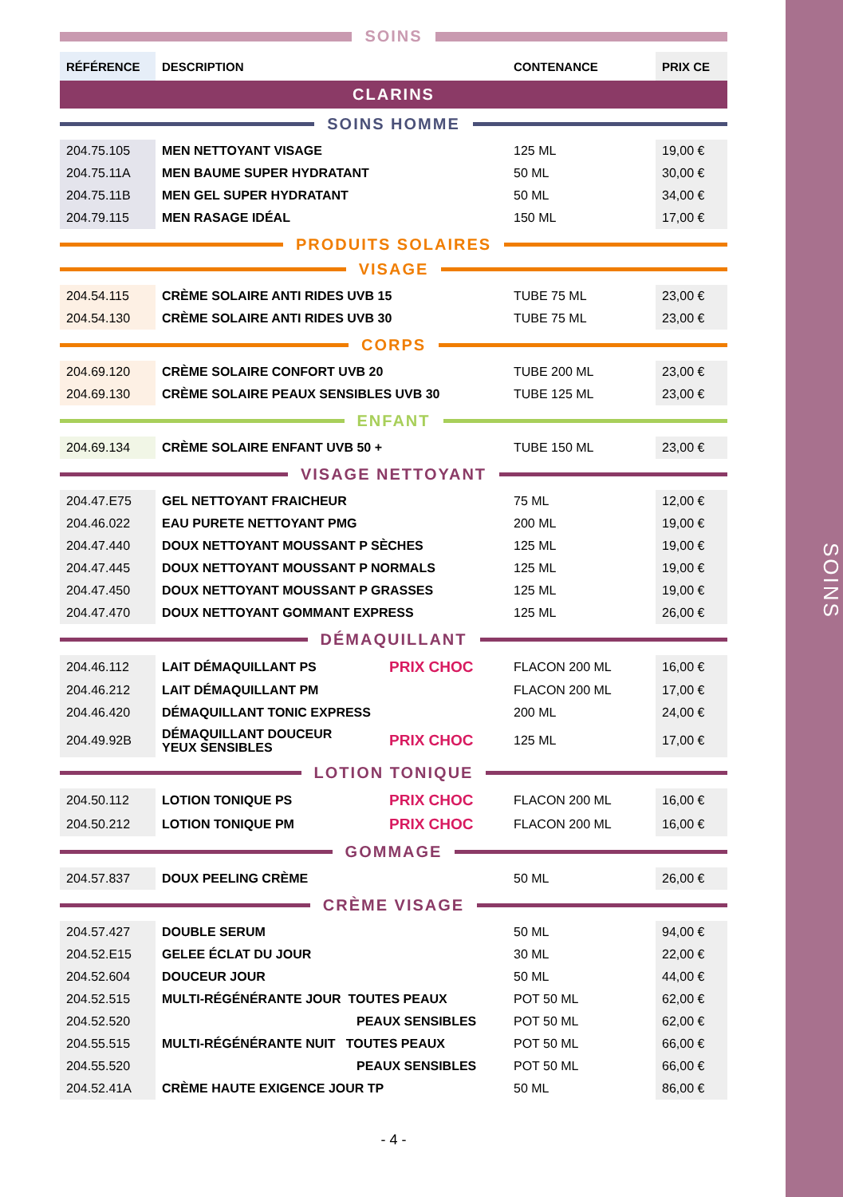SOINS
SOINS
| RÉFÉRENCE | DESCRIPTION | CONTENANCE | PRIX CE |
CLARINS
SOINS HOMME
| 204.75.105 | MEN NETTOYANT VISAGE | 125 ML | 19,00 € |
| 204.75.11A | MEN BAUME SUPER HYDRATANT | 50 ML | 30,00 € |
| 204.75.11B | MEN GEL SUPER HYDRATANT | 50 ML | 34,00 € |
| 204.79.115 | MEN RASAGE IDÉAL | 150 ML | 17,00 € |
PRODUITS SOLAIRES
VISAGE
| 204.54.115 | CRÈME SOLAIRE ANTI RIDES UVB 15 | TUBE 75 ML | 23,00 € |
| 204.54.130 | CRÈME SOLAIRE ANTI RIDES UVB 30 | TUBE 75 ML | 23,00 € |
CORPS
| 204.69.120 | CRÈME SOLAIRE CONFORT UVB 20 | TUBE 200 ML | 23,00 € |
| 204.69.130 | CRÈME SOLAIRE PEAUX SENSIBLES UVB 30 | TUBE 125 ML | 23,00 € |
ENFANT
| 204.69.134 | CRÈME SOLAIRE ENFANT UVB 50 + | TUBE 150 ML | 23,00 € |
VISAGE NETTOYANT
| 204.47.E75 | GEL NETTOYANT FRAICHEUR | 75 ML | 12,00 € |
| 204.46.022 | EAU PURETE NETTOYANT PMG | 200 ML | 19,00 € |
| 204.47.440 | DOUX NETTOYANT MOUSSANT P SÈCHES | 125 ML | 19,00 € |
| 204.47.445 | DOUX NETTOYANT MOUSSANT P NORMALS | 125 ML | 19,00 € |
| 204.47.450 | DOUX NETTOYANT MOUSSANT P GRASSES | 125 ML | 19,00 € |
| 204.47.470 | DOUX NETTOYANT GOMMANT EXPRESS | 125 ML | 26,00 € |
DÉMAQUILLANT
| 204.46.112 | LAIT DÉMAQUILLANT PS | PRIX CHOC | FLACON 200 ML | 16,00 € |
| 204.46.212 | LAIT DÉMAQUILLANT PM | | FLACON 200 ML | 17,00 € |
| 204.46.420 | DÉMAQUILLANT TONIC EXPRESS | | 200 ML | 24,00 € |
| 204.49.92B | DÉMAQUILLANT DOUCEUR YEUX SENSIBLES | PRIX CHOC | 125 ML | 17,00 € |
LOTION TONIQUE
| 204.50.112 | LOTION TONIQUE PS | PRIX CHOC | FLACON 200 ML | 16,00 € |
| 204.50.212 | LOTION TONIQUE PM | PRIX CHOC | FLACON 200 ML | 16,00 € |
GOMMAGE
| 204.57.837 | DOUX PEELING CRÈME | 50 ML | 26,00 € |
CRÈME VISAGE
| 204.57.427 | DOUBLE SERUM | 50 ML | 94,00 € |
| 204.52.E15 | GELEE ÉCLAT DU JOUR | 30 ML | 22,00 € |
| 204.52.604 | DOUCEUR JOUR | 50 ML | 44,00 € |
| 204.52.515 | MULTI-RÉGÉNÉRANTE JOUR TOUTES PEAUX | POT 50 ML | 62,00 € |
| 204.52.520 | PEAUX SENSIBLES | POT 50 ML | 62,00 € |
| 204.55.515 | MULTI-RÉGÉNÉRANTE NUIT TOUTES PEAUX | POT 50 ML | 66,00 € |
| 204.55.520 | PEAUX SENSIBLES | POT 50 ML | 66,00 € |
| 204.52.41A | CRÈME HAUTE EXIGENCE JOUR TP | 50 ML | 86,00 € |
- 4 -